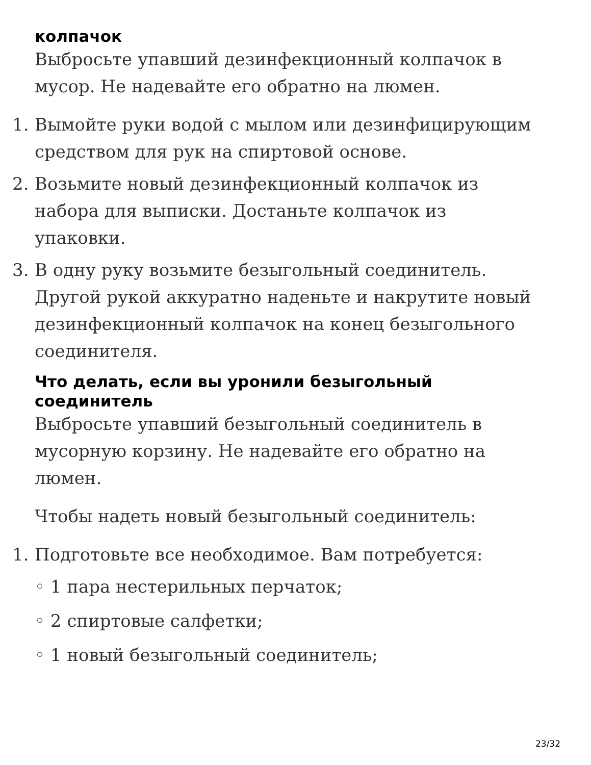колпачок
Выбросьте упавший дезинфекционный колпачок в мусор. Не надевайте его обратно на люмен.
1. Вымойте руки водой с мылом или дезинфицирующим средством для рук на спиртовой основе.
2. Возьмите новый дезинфекционный колпачок из набора для выписки. Достаньте колпачок из упаковки.
3. В одну руку возьмите безыгольный соединитель. Другой рукой аккуратно наденьте и накрутите новый дезинфекционный колпачок на конец безыгольного соединителя.
Что делать, если вы уронили безыгольный соединитель
Выбросьте упавший безыгольный соединитель в мусорную корзину. Не надевайте его обратно на люмен.
Чтобы надеть новый безыгольный соединитель:
1. Подготовьте все необходимое. Вам потребуется:
◦ 1 пара нестерильных перчаток;
◦ 2 спиртовые салфетки;
◦ 1 новый безыгольный соединитель;
23/32